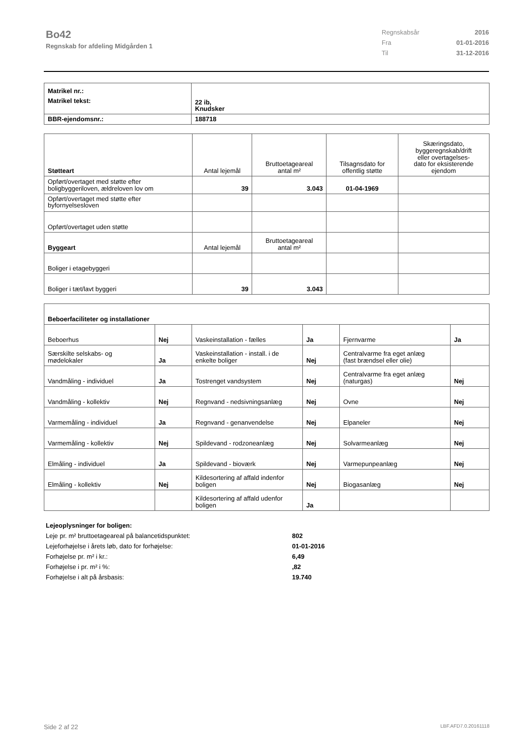Bo42
Regnskab for afdeling Midgården 1
Regnskabsår 2016
Fra 01-01-2016
Til 31-12-2016
| Matrikel nr.: | |
| Matrikel tekst: | 22 ib, Knudsker |
| BBR-ejendomsnr.: | 188718 |
| Støtteart | Antal lejemål | Bruttoetageareal antal m² | Tilsagnsdato for offentlig støtte | Skæringsdato, byggeregnskab/drift eller overtagelses- dato for eksisterende ejendom |
| Opført/overtaget med støtte efter boligbyggeriloven, ældreloven lov om | 39 | 3.043 | 01-04-1969 | |
| Opført/overtaget med støtte efter byfornyelsesloven | | | | |
| Opført/overtaget uden støtte | | | | |
| Byggeart | Antal lejemål | Bruttoetageareal antal m² | | |
| Boliger i etagebyggeri | | | | |
| Boliger i tæt/lavt byggeri | 39 | 3.043 | | |
| Beboerfaciliteter og installationer | | | | | |
| Beboerhus | Nej | Vaskeinstallation - fælles | Ja | Fjernvarme | Ja |
| Særskilte selskabs- og mødelokaler | Ja | Vaskeinstallation - install. i de enkelte boliger | Nej | Centralvarme fra eget anlæg (fast brændsel eller olie) | |
| Vandmåling - individuel | Ja | Tostrenget vandsystem | Nej | Centralvarme fra eget anlæg (naturgas) | Nej |
| Vandmåling - kollektiv | Nej | Regnvand - nedsivningsanlæg | Nej | Ovne | Nej |
| Varmemåling - individuel | Ja | Regnvand - genanvendelse | Nej | Elpaneler | Nej |
| Varmemåling - kollektiv | Nej | Spildevand - rodzoneanlæg | Nej | Solvarmeanlæg | Nej |
| Elmåling - individuel | Ja | Spildevand - bioværk | Nej | Varmepunpeanlæg | Nej |
| Elmåling - kollektiv | Nej | Kildesortering af affald indenfor boligen | Nej | Biogasanlæg | Nej |
| | | Kildesortering af affald udenfor boligen | Ja | | |
Lejeoplysninger for boligen:
Leje pr. m² bruttoetageareal på balancetidspunktet: 802
Lejeforhøjelse i årets løb, dato for forhøjelse: 01-01-2016
Forhøjelse pr. m² i kr.: 6,49
Forhøjelse i pr. m² i %:,82
Forhøjelse i alt på årsbasis: 19.740
Side 2 af 22 LBF.AFD7.0.20161118